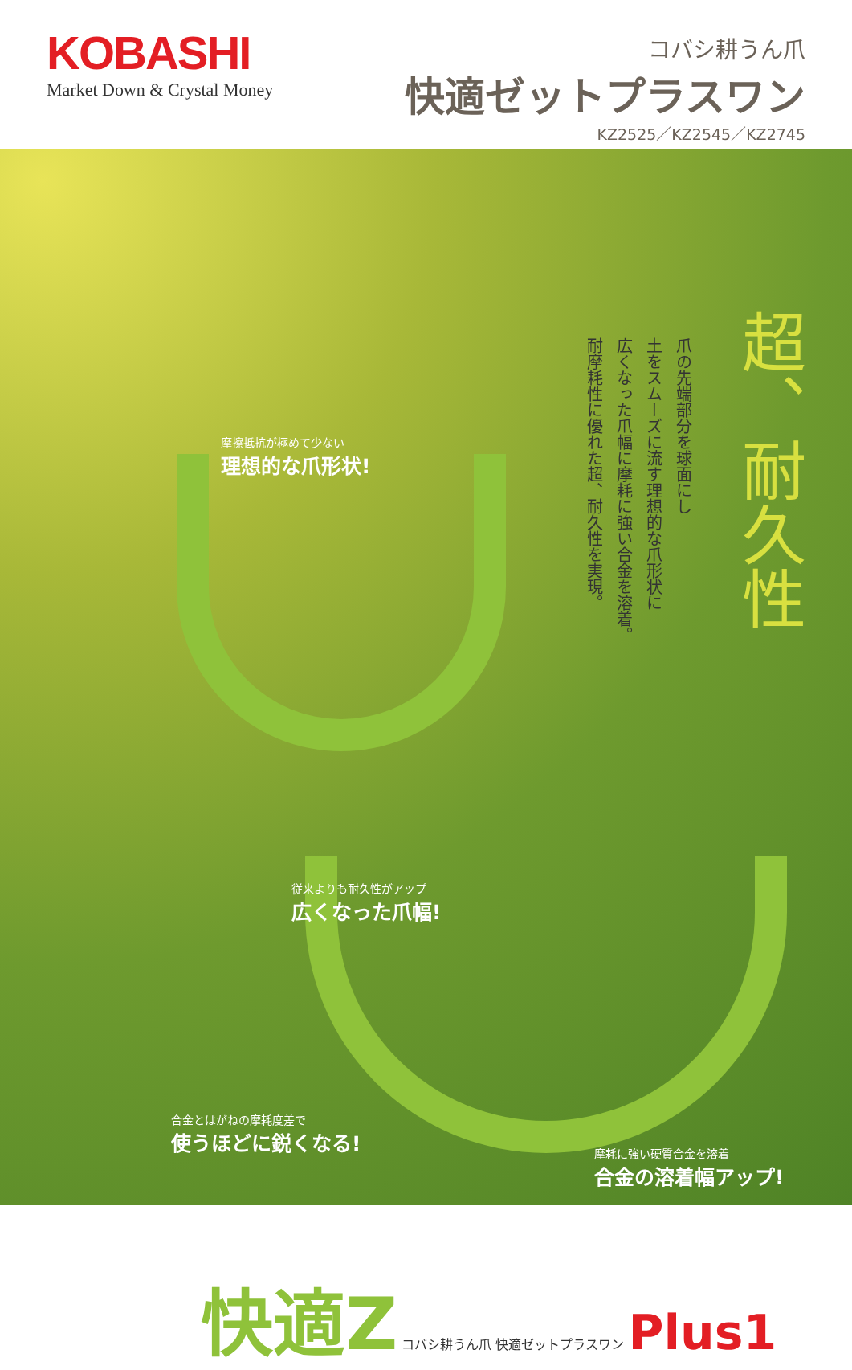KOBASHI
Market Down & Crystal Money
コバシ耕うん爪
快適ゼットプラスワン
KZ2525／KZ2545／KZ2745
爪の先端部分を球面にし
土をスムーズに流す理想的な爪形状に
広くなった爪幅に摩耗に強い合金を溶着。
耐摩耗性に優れた超、耐久性を実現。
超、耐久性
摩擦抵抗が極めて少ない
理想的な爪形状!
従来よりも耐久性がアップ
広くなった爪幅!
合金とはがねの摩耗度差で
使うほどに鋭くなる!
摩耗に強い硬質合金を溶着
合金の溶着幅アップ!
快適Z コバシ耕うん爪 快適ゼットプラスワン Plus1